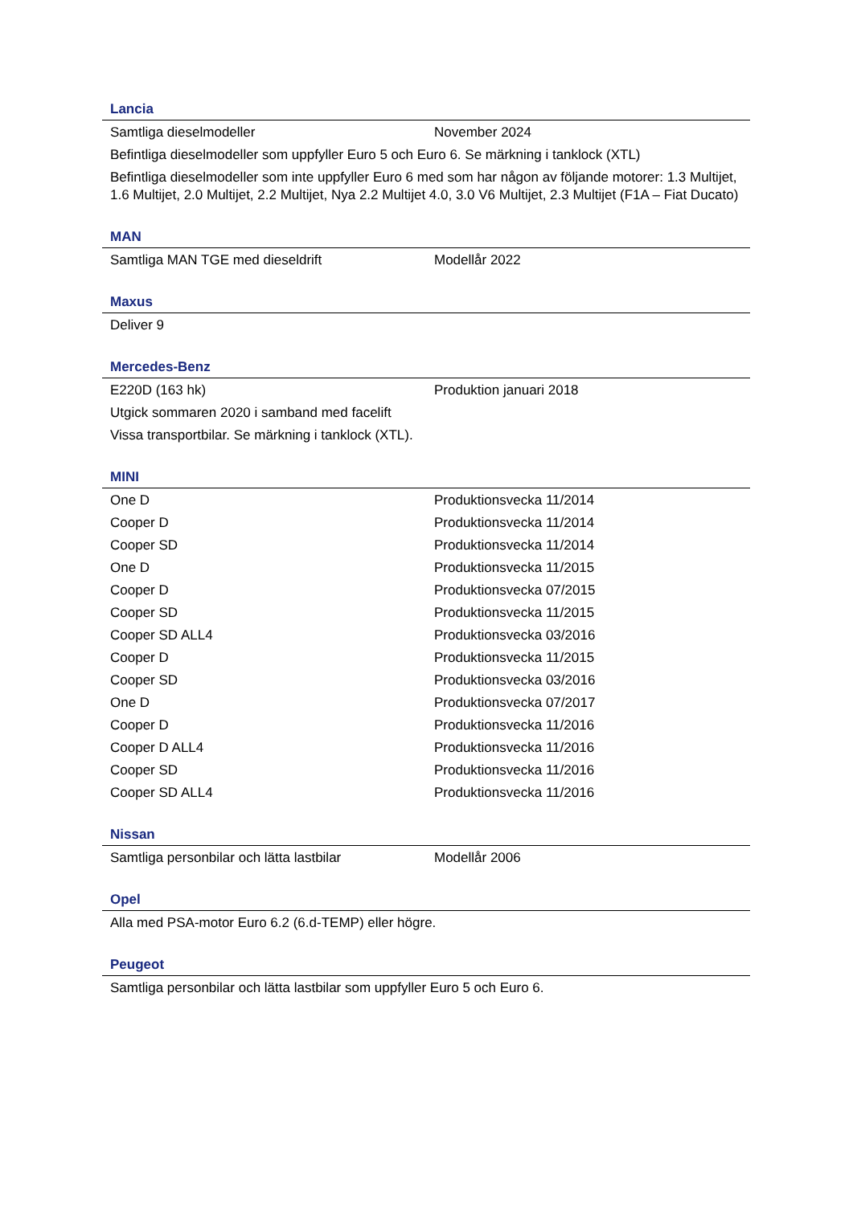Lancia
| Samtliga dieselmodeller | November 2024 |
| Befintliga dieselmodeller som uppfyller Euro 5 och Euro 6. Se märkning i tanklock (XTL) | |
| Befintliga dieselmodeller som inte uppfyller Euro 6 med som har någon av följande motorer: 1.3 Multijet, 1.6 Multijet, 2.0 Multijet, 2.2 Multijet, Nya 2.2 Multijet 4.0, 3.0 V6 Multijet, 2.3 Multijet (F1A – Fiat Ducato) | |
MAN
| Samtliga MAN TGE med dieseldrift | Modellår 2022 |
Maxus
| Deliver 9 | |
Mercedes-Benz
| E220D (163 hk) | Produktion januari 2018 |
| Utgick sommaren 2020 i samband med facelift | |
| Vissa transportbilar. Se märkning i tanklock (XTL). | |
MINI
| One D | Produktionsvecka 11/2014 |
| Cooper D | Produktionsvecka 11/2014 |
| Cooper SD | Produktionsvecka 11/2014 |
| One D | Produktionsvecka 11/2015 |
| Cooper D | Produktionsvecka 07/2015 |
| Cooper SD | Produktionsvecka 11/2015 |
| Cooper SD ALL4 | Produktionsvecka 03/2016 |
| Cooper D | Produktionsvecka 11/2015 |
| Cooper SD | Produktionsvecka 03/2016 |
| One D | Produktionsvecka 07/2017 |
| Cooper D | Produktionsvecka 11/2016 |
| Cooper D ALL4 | Produktionsvecka 11/2016 |
| Cooper SD | Produktionsvecka 11/2016 |
| Cooper SD ALL4 | Produktionsvecka 11/2016 |
Nissan
| Samtliga personbilar och lätta lastbilar | Modellår 2006 |
Opel
| Alla med PSA-motor Euro 6.2 (6.d-TEMP) eller högre. |
Peugeot
| Samtliga personbilar och lätta lastbilar som uppfyller Euro 5 och Euro 6. |